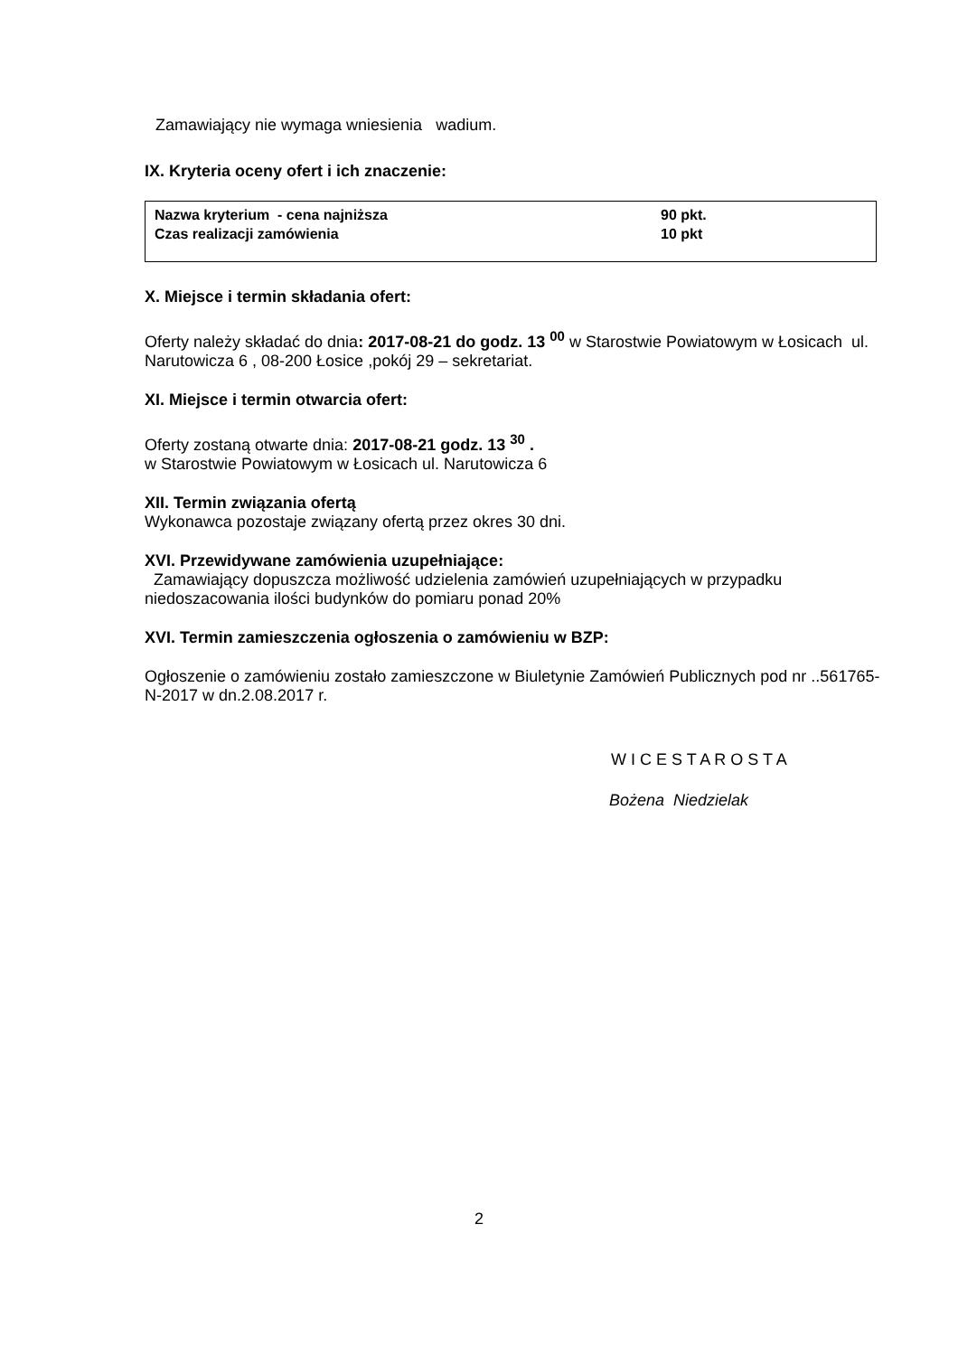Zamawiający nie wymaga wniesienia wadium.
IX. Kryteria oceny ofert i ich znaczenie:
| Nazwa kryterium - cena najniższa | 90 pkt. |
| Czas realizacji zamówienia | 10 pkt |
X. Miejsce i termin składania ofert:
Oferty należy składać do dnia: 2017-08-21 do godz. 13 <sup>00</sup> w Starostwie Powiatowym w Łosicach ul. Narutowicza 6 , 08-200 Łosice ,pokój 29 – sekretariat.
XI. Miejsce i termin otwarcia ofert:
Oferty zostaną otwarte dnia: 2017-08-21 godz. 13 <sup>30</sup> .
w Starostwie Powiatowym w Łosicach ul. Narutowicza 6
XII. Termin związania ofertą
Wykonawca pozostaje związany ofertą przez okres 30 dni.
XVI. Przewidywane zamówienia uzupełniające:
Zamawiający dopuszcza możliwość udzielenia zamówień uzupełniających w przypadku niedoszacowania ilości budynków do pomiaru ponad 20%
XVI. Termin zamieszczenia ogłoszenia o zamówieniu w BZP:
Ogłoszenie o zamówieniu zostało zamieszczone w Biuletynie Zamówień Publicznych pod nr ..561765-N-2017 w dn.2.08.2017 r.
W I C E S T A R O S T A
Bożena Niedzielak
2